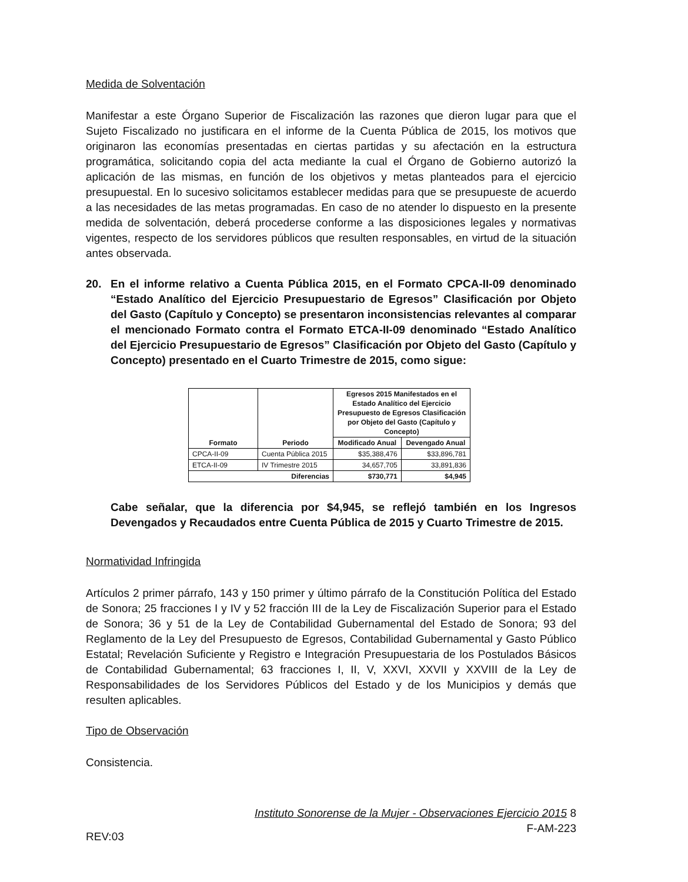Medida de Solventación
Manifestar a este Órgano Superior de Fiscalización las razones que dieron lugar para que el Sujeto Fiscalizado no justificara en el informe de la Cuenta Pública de 2015, los motivos que originaron las economías presentadas en ciertas partidas y su afectación en la estructura programática, solicitando copia del acta mediante la cual el Órgano de Gobierno autorizó la aplicación de las mismas, en función de los objetivos y metas planteados para el ejercicio presupuestal. En lo sucesivo solicitamos establecer medidas para que se presupueste de acuerdo a las necesidades de las metas programadas. En caso de no atender lo dispuesto en la presente medida de solventación, deberá procederse conforme a las disposiciones legales y normativas vigentes, respecto de los servidores públicos que resulten responsables, en virtud de la situación antes observada.
20. En el informe relativo a Cuenta Pública 2015, en el Formato CPCA-II-09 denominado “Estado Analítico del Ejercicio Presupuestario de Egresos” Clasificación por Objeto del Gasto (Capítulo y Concepto) se presentaron inconsistencias relevantes al comparar el mencionado Formato contra el Formato ETCA-II-09 denominado “Estado Analítico del Ejercicio Presupuestario de Egresos” Clasificación por Objeto del Gasto (Capítulo y Concepto) presentado en el Cuarto Trimestre de 2015, como sigue:
| Formato | Periodo | Egresos 2015 Manifestados en el Estado Analítico del Ejercicio Presupuesto de Egresos Clasificación por Objeto del Gasto (Capítulo y Concepto) | |
| --- | --- | --- | --- |
| | | Modificado Anual | Devengado Anual |
| CPCA-II-09 | Cuenta Pública 2015 | $35,388,476 | $33,896,781 |
| ETCA-II-09 | IV Trimestre 2015 | 34,657,705 | 33,891,836 |
| Diferencias | | $730,771 | $4,945 |
Cabe señalar, que la diferencia por $4,945, se reflejó también en los Ingresos Devengados y Recaudados entre Cuenta Pública de 2015 y Cuarto Trimestre de 2015.
Normatividad Infringida
Artículos 2 primer párrafo, 143 y 150 primer y último párrafo de la Constitución Política del Estado de Sonora; 25 fracciones I y IV y 52 fracción III de la Ley de Fiscalización Superior para el Estado de Sonora; 36 y 51 de la Ley de Contabilidad Gubernamental del Estado de Sonora; 93 del Reglamento de la Ley del Presupuesto de Egresos, Contabilidad Gubernamental y Gasto Público Estatal; Revelación Suficiente y Registro e Integración Presupuestaria de los Postulados Básicos de Contabilidad Gubernamental; 63 fracciones I, II, V, XXVI, XXVII y XXVIII de la Ley de Responsabilidades de los Servidores Públicos del Estado y de los Municipios y demás que resulten aplicables.
Tipo de Observación
Consistencia.
REV:03
Instituto Sonorense de la Mujer - Observaciones Ejercicio 2015 8
F-AM-223